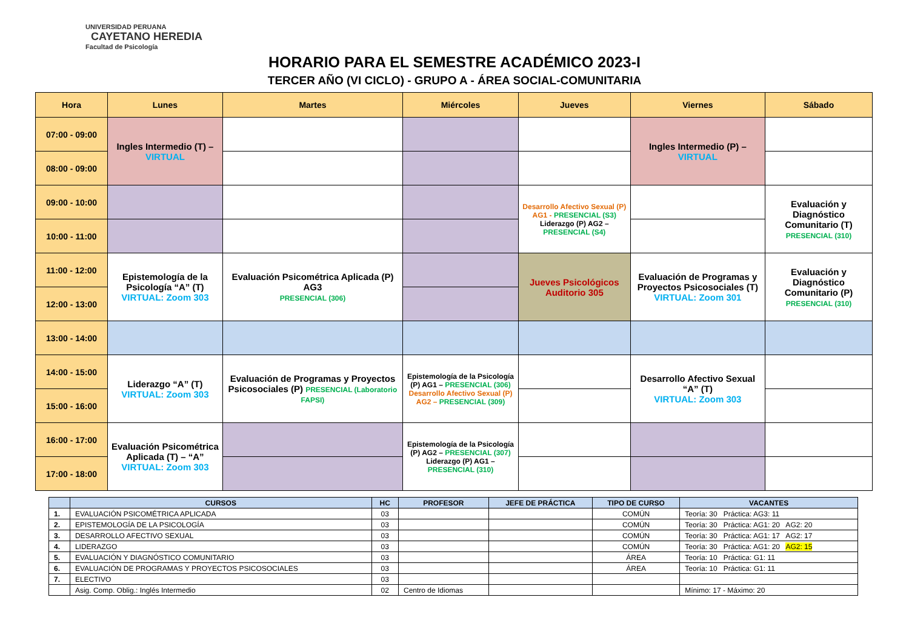UNIVERSIDAD PERUANA
CAYETANO HEREDIA
Facultad de Psicología
HORARIO PARA EL SEMESTRE ACADÉMICO 2023-I
TERCER AÑO (VI CICLO) - GRUPO A - ÁREA SOCIAL-COMUNITARIA
| Hora | Lunes | Martes | Miércoles | Jueves | Viernes | Sábado |
| --- | --- | --- | --- | --- | --- | --- |
| 07:00 - 09:00 | Ingles Intermedio (T) – VIRTUAL | | | | Ingles Intermedio (P) – VIRTUAL | |
| 08:00 - 09:00 | | | | | | |
| 09:00 - 10:00 | | | | Desarrollo Afectivo Sexual (P) AG1 - PRESENCIAL (S3) Liderazgo (P) AG2 – PRESENCIAL (S4) | | Evaluación y Diagnóstico Comunitario (T) PRESENCIAL (310) |
| 10:00 - 11:00 | | | | | | |
| 11:00 - 12:00 | Epistemología de la Psicología “A” (T) VIRTUAL: Zoom 303 | Evaluación Psicométrica Aplicada (P) AG3 PRESENCIAL (306) | | Jueves Psicológicos Auditorio 305 | Evaluación de Programas y Proyectos Psicosociales (T) VIRTUAL: Zoom 301 | Evaluación y Diagnóstico Comunitario (P) PRESENCIAL (310) |
| 12:00 - 13:00 | | | | | | |
| 13:00 - 14:00 | | | | | | |
| 14:00 - 15:00 | Liderazgo “A” (T) VIRTUAL: Zoom 303 | Evaluación de Programas y Proyectos Psicosociales (P) PRESENCIAL (Laboratorio FAPSI) | Epistemología de la Psicología (P) AG1 – PRESENCIAL (306) Desarrollo Afectivo Sexual (P) AG2 – PRESENCIAL (309) | | Desarrollo Afectivo Sexual “A” (T) VIRTUAL: Zoom 303 | |
| 15:00 - 16:00 | | | | | | |
| 16:00 - 17:00 | Evaluación Psicométrica Aplicada (T) – “A” VIRTUAL: Zoom 303 | | Epistemología de la Psicología (P) AG2 – PRESENCIAL (307) Liderazgo (P) AG1 – PRESENCIAL (310) | | | |
| 17:00 - 18:00 | | | | | | |
| | CURSOS | HC | PROFESOR | JEFE DE PRÁCTICA | TIPO DE CURSO | VACANTES |
| --- | --- | --- | --- | --- | --- | --- |
| 1. | EVALUACIÓN PSICOMÉTRICA APLICADA | 03 | | | COMÚN | Teoría: 30 Práctica: AG3: 11 |
| 2. | EPISTEMOLOGÍA DE LA PSICOLOGÍA | 03 | | | COMÚN | Teoría: 30 Práctica: AG1: 20 AG2: 20 |
| 3. | DESARROLLO AFECTIVO SEXUAL | 03 | | | COMÚN | Teoría: 30 Práctica: AG1: 17 AG2: 17 |
| 4. | LIDERAZGO | 03 | | | COMÚN | Teoría: 30 Práctica: AG1: 20 AG2: 15 |
| 5. | EVALUACIÓN Y DIAGNÓSTICO COMUNITARIO | 03 | | | ÁREA | Teoría: 10 Práctica: G1: 11 |
| 6. | EVALUACIÓN DE PROGRAMAS Y PROYECTOS PSICOSOCIALES | 03 | | | ÁREA | Teoría: 10 Práctica: G1: 11 |
| 7. | ELECTIVO | 03 | | | | |
| | Asig. Comp. Oblig.: Inglés Intermedio | 02 | Centro de Idiomas | | | Mínimo: 17 - Máximo: 20 |